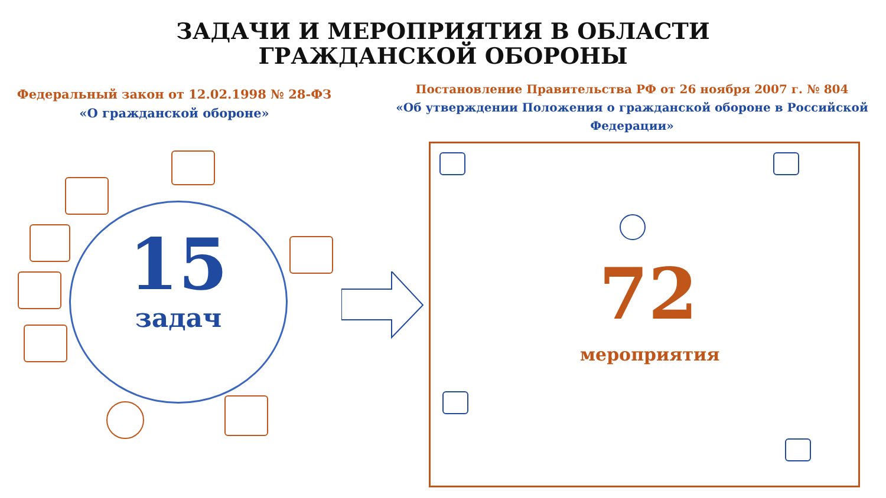ЗАДАЧИ И МЕРОПРИЯТИЯ В ОБЛАСТИ
ГРАЖДАНСКОЙ ОБОРОНЫ
Федеральный закон от 12.02.1998 № 28-ФЗ
«О гражданской обороне»
Постановление Правительства РФ от 26 ноября 2007 г. № 804
«Об утверждении Положения о гражданской обороне в Российской Федерации»
15
задач
72
мероприятия